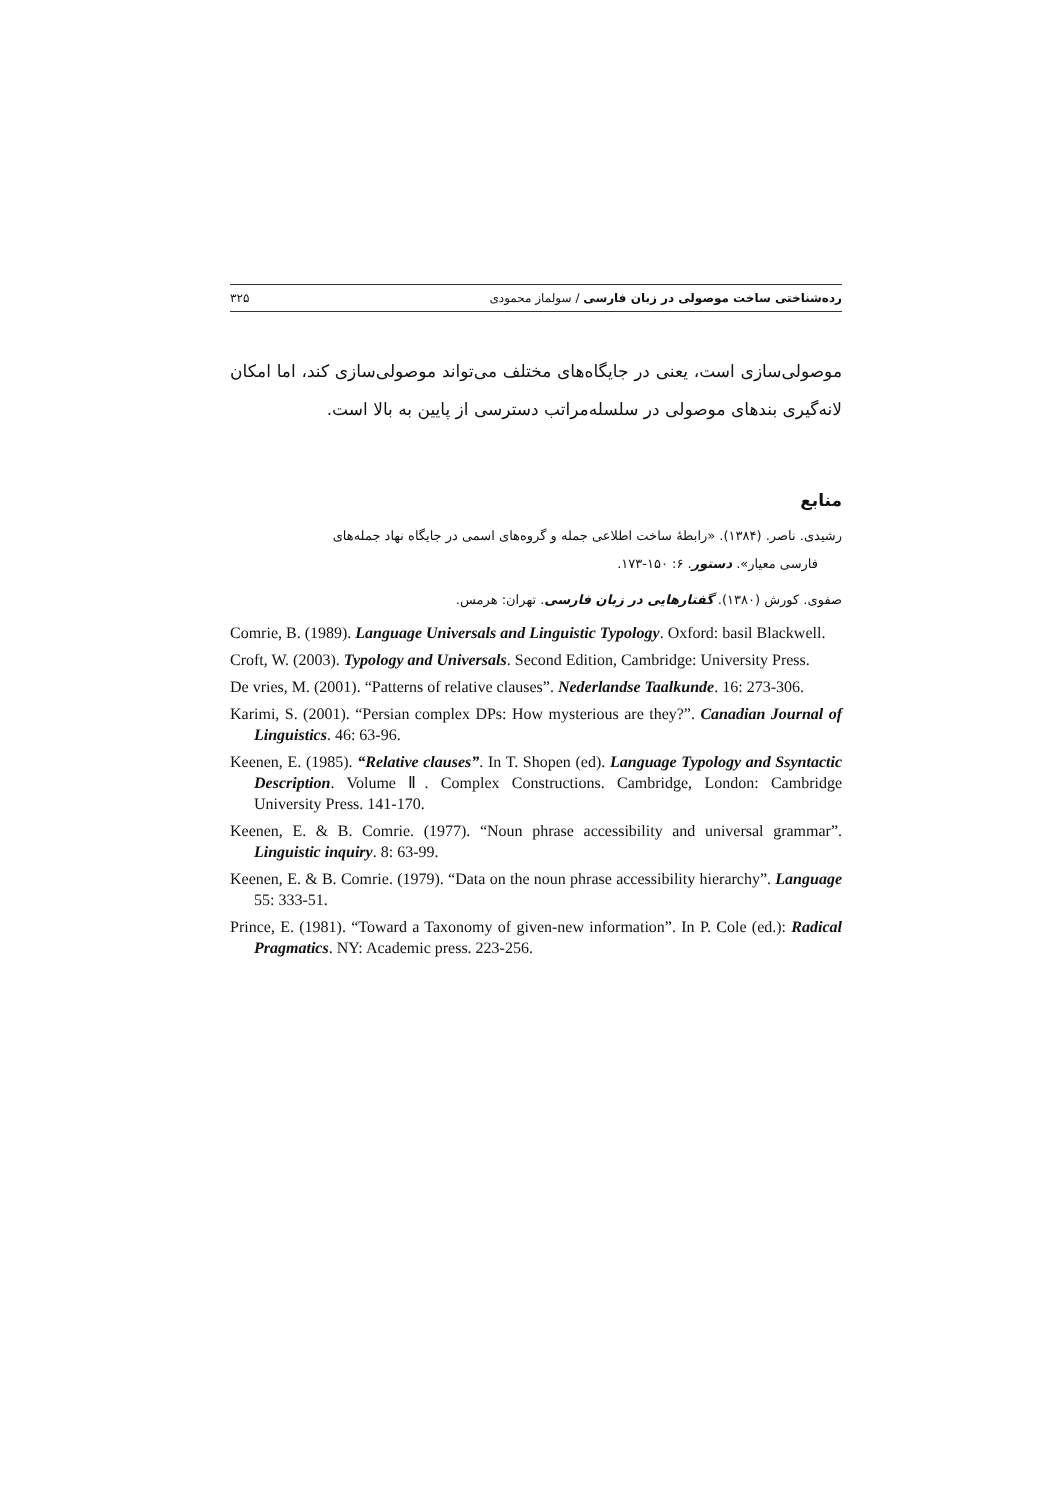رده‌شناختی ساخت موصولی در زبان فارسی / سولماز محمودی ۳۲۵
موصولی‌سازی است، یعنی در جایگاه‌های مختلف می‌تواند موصولی‌سازی کند، اما امکان لانه‌گیری بندهای موصولی در سلسله‌مراتب دسترسی از پایین به بالا است.
منابع
رشیدی. ناصر. (۱۳۸۴). «رابطهٔ ساخت اطلاعی جمله و گروه‌های اسمی در جایگاه نهاد جمله‌های
فارسی معیار». دستور. ۶: ۱۵۰-۱۷۳.
صفوی. کورش (۱۳۸۰). گفتارهایی در زبان فارسی. تهران: هرمس.
Comrie, B. (1989). Language Universals and Linguistic Typology. Oxford: basil Blackwell.
Croft, W. (2003). Typology and Universals. Second Edition, Cambridge: University Press.
De vries, M. (2001). “Patterns of relative clauses”. Nederlandse Taalkunde. 16: 273-306.
Karimi, S. (2001). “Persian complex DPs: How mysterious are they?”. Canadian Journal of Linguistics. 46: 63-96.
Keenen, E. (1985). “Relative clauses”. In T. Shopen (ed). Language Typology and Ssyntactic Description. Volume Ⅱ. Complex Constructions. Cambridge, London: Cambridge University Press. 141-170.
Keenen, E. & B. Comrie. (1977). “Noun phrase accessibility and universal grammar”. Linguistic inquiry. 8: 63-99.
Keenen, E. & B. Comrie. (1979). “Data on the noun phrase accessibility hierarchy”. Language 55: 333-51.
Prince, E. (1981). “Toward a Taxonomy of given-new information”. In P. Cole (ed.): Radical Pragmatics. NY: Academic press. 223-256.